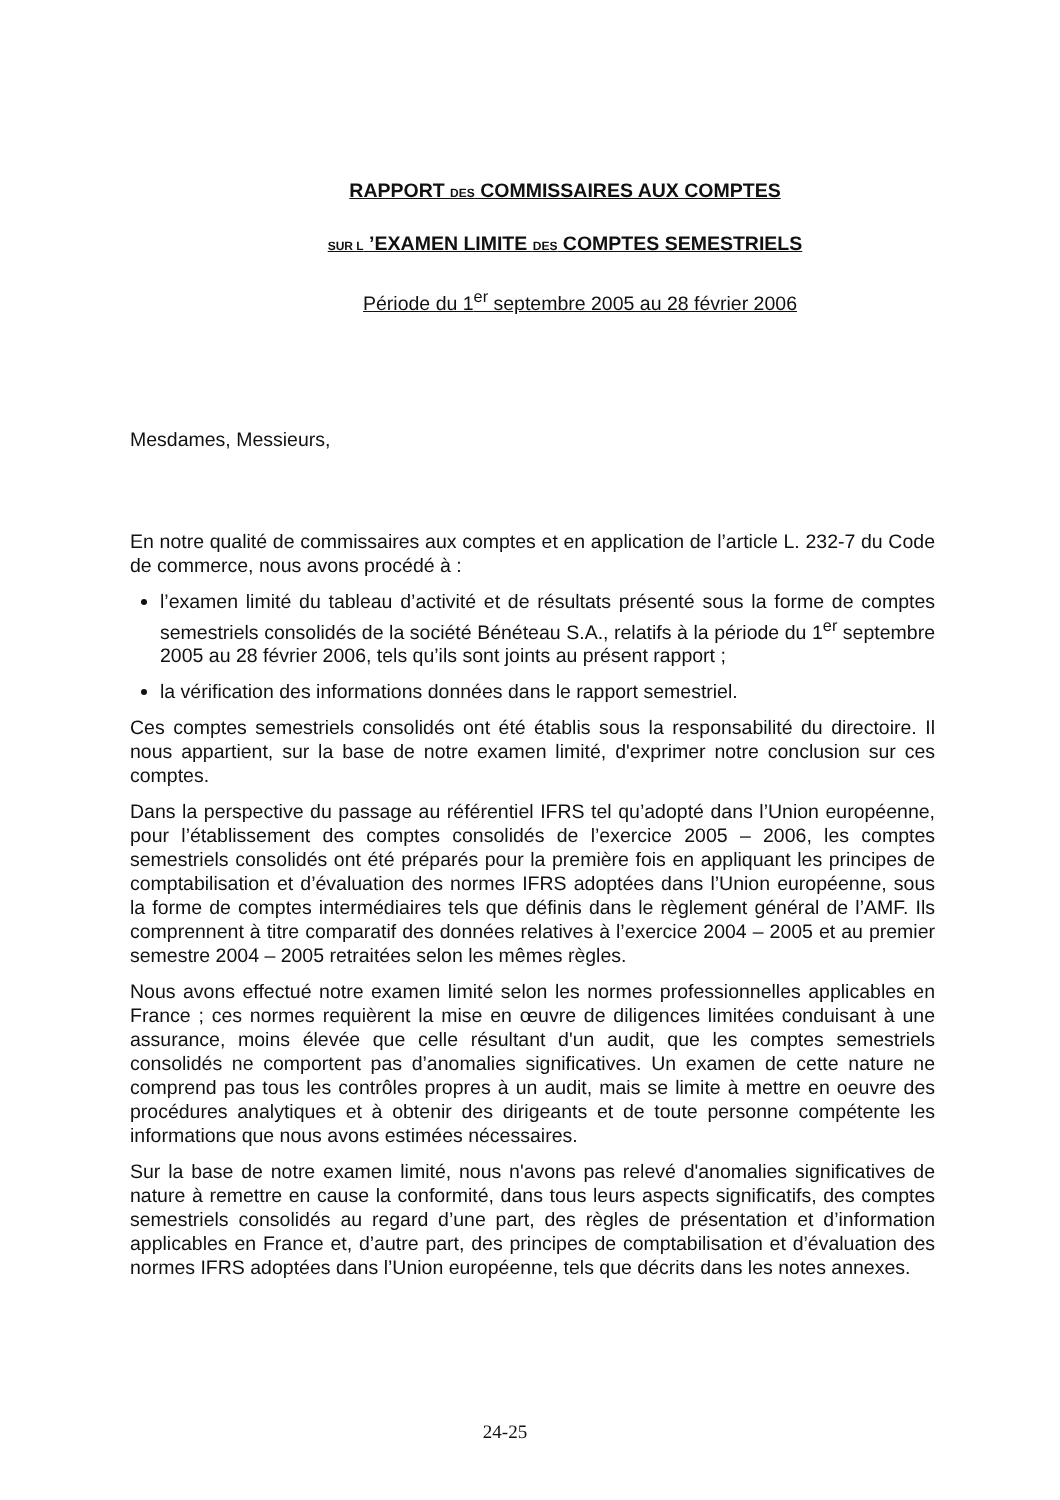RAPPORT DES COMMISSAIRES AUX COMPTES
SUR L ’EXAMEN LIMITE DES COMPTES SEMESTRIELS
Période du 1<sup>er</sup> septembre 2005 au 28 février 2006
Mesdames, Messieurs,
En notre qualité de commissaires aux comptes et en application de l’article L. 232-7 du Code de commerce, nous avons procédé à :
l’examen limité du tableau d’activité et de résultats présenté sous la forme de comptes semestriels consolidés de la société Bénéteau S.A., relatifs à la période du 1<sup>er</sup> septembre 2005 au 28 février 2006, tels qu’ils sont joints au présent rapport ;
la vérification des informations données dans le rapport semestriel.
Ces comptes semestriels consolidés ont été établis sous la responsabilité du directoire. Il nous appartient, sur la base de notre examen limité, d'exprimer notre conclusion sur ces comptes.
Dans la perspective du passage au référentiel IFRS tel qu’adopté dans l’Union européenne, pour l’établissement des comptes consolidés de l’exercice 2005 – 2006, les comptes semestriels consolidés ont été préparés pour la première fois en appliquant les principes de comptabilisation et d’évaluation des normes IFRS adoptées dans l’Union européenne, sous la forme de comptes intermédiaires tels que définis dans le règlement général de l’AMF. Ils comprennent à titre comparatif des données relatives à l’exercice 2004 – 2005 et au premier semestre 2004 – 2005 retraitées selon les mêmes règles.
Nous avons effectué notre examen limité selon les normes professionnelles applicables en France ; ces normes requièrent la mise en œuvre de diligences limitées conduisant à une assurance, moins élevée que celle résultant d'un audit, que les comptes semestriels consolidés ne comportent pas d’anomalies significatives. Un examen de cette nature ne comprend pas tous les contrôles propres à un audit, mais se limite à mettre en oeuvre des procédures analytiques et à obtenir des dirigeants et de toute personne compétente les informations que nous avons estimées nécessaires.
Sur la base de notre examen limité, nous n'avons pas relevé d'anomalies significatives de nature à remettre en cause la conformité, dans tous leurs aspects significatifs, des comptes semestriels consolidés au regard d’une part, des règles de présentation et d’information applicables en France et, d’autre part, des principes de comptabilisation et d’évaluation des normes IFRS adoptées dans l’Union européenne, tels que décrits dans les notes annexes.
24-25